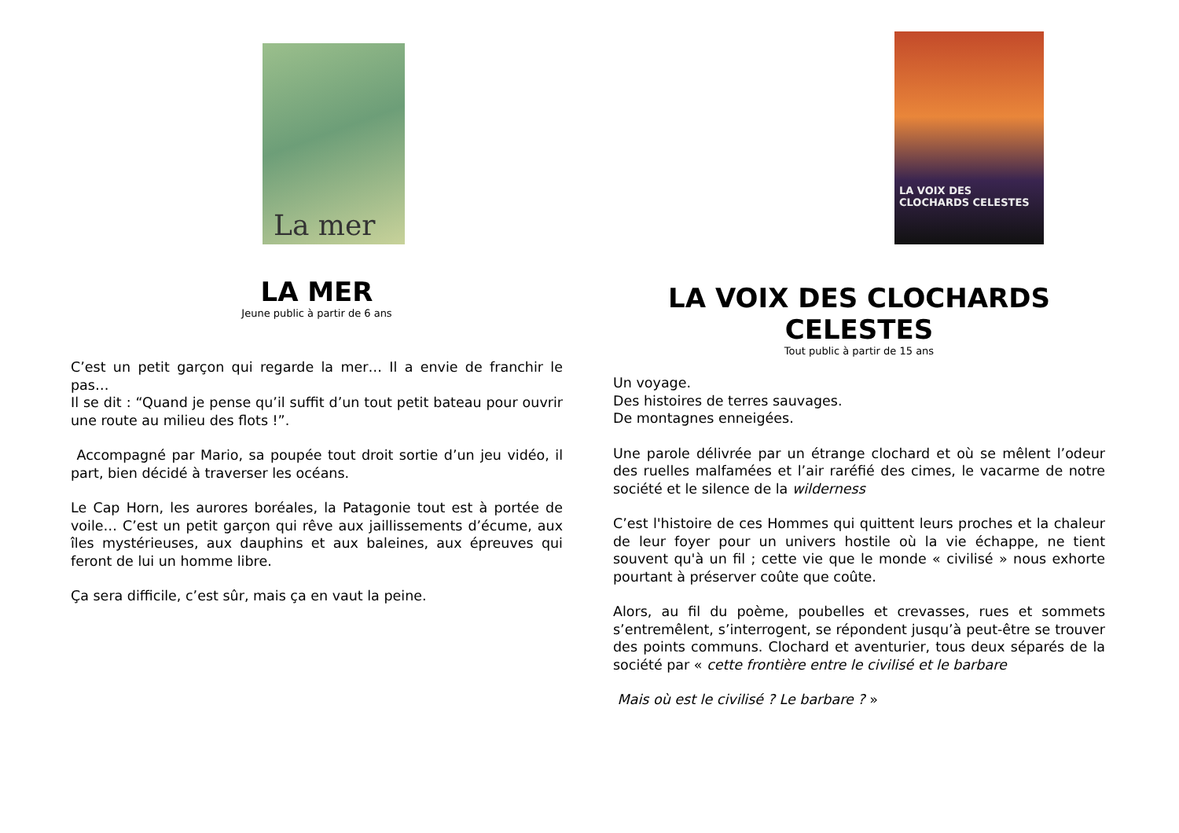La mer
LA MER
Jeune public à partir de 6 ans
C’est un petit garçon qui regarde la mer… Il a envie de franchir le pas…
Il se dit : “Quand je pense qu’il suffit d’un tout petit bateau pour ouvrir une route au milieu des flots !”.
Accompagné par Mario, sa poupée tout droit sortie d’un jeu vidéo, il part, bien décidé à traverser les océans.
Le Cap Horn, les aurores boréales, la Patagonie tout est à portée de voile… C’est un petit garçon qui rêve aux jaillissements d’écume, aux îles mystérieuses, aux dauphins et aux baleines, aux épreuves qui feront de lui un homme libre.
Ça sera difficile, c’est sûr, mais ça en vaut la peine.
LA VOIX DES CLOCHARDS CELESTES
LA VOIX DES CLOCHARDS CELESTES
Tout public à partir de 15 ans
Un voyage.
Des histoires de terres sauvages.
De montagnes enneigées.
Une parole délivrée par un étrange clochard et où se mêlent l’odeur des ruelles malfamées et l’air raréfié des cimes, le vacarme de notre société et le silence de la wilderness
C’est l'histoire de ces Hommes qui quittent leurs proches et la chaleur de leur foyer pour un univers hostile où la vie échappe, ne tient souvent qu'à un fil ; cette vie que le monde « civilisé » nous exhorte pourtant à préserver coûte que coûte.
Alors, au fil du poème, poubelles et crevasses, rues et sommets s’entremêlent, s’interrogent, se répondent jusqu’à peut-être se trouver des points communs. Clochard et aventurier, tous deux séparés de la société par « cette frontière entre le civilisé et le barbare
Mais où est le civilisé ? Le barbare ? »